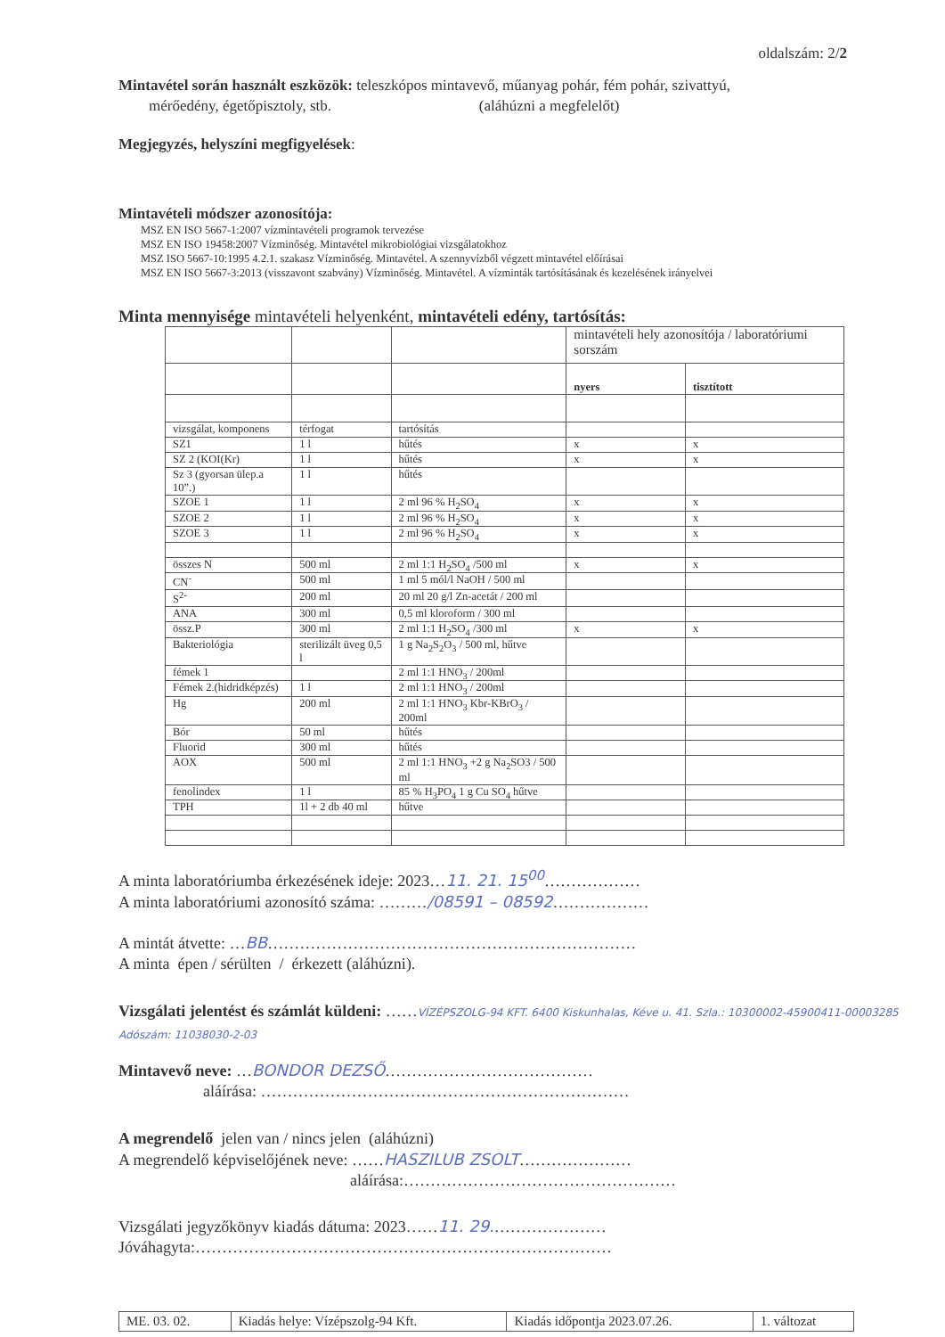oldalszám: 2/2
Mintavétel során használt eszközök: teleszkópos mintavevő, műanyag pohár, fém pohár, szivattyú,
mérőedény, égetőpisztoly, stb. (aláhúzni a megfelelőt)
Megjegyzés, helyszíni megfigyelések:
Mintavételi módszer azonosítója:
MSZ EN ISO 5667-1:2007 vízmintavételi programok tervezése
MSZ EN ISO 19458:2007 Vízminőség. Mintavétel mikrobiológiai vizsgálatokhoz
MSZ ISO 5667-10:1995 4.2.1. szakasz Vízminőség. Mintavétel. A szennyvízből végzett mintavétel előírásai
MSZ EN ISO 5667-3:2013 (visszavont szabvány) Vízminőség. Mintavétel. A vízminták tartósításának és kezelésének irányelvei
Minta mennyisége mintavételi helyenként, mintavételi edény, tartósítás:
| | | | mintavételi hely azonosítója / laboratóriumi sorszám | |
| | | | nyers | tisztított |
| vizsgálat, komponens | térfogat | tartósítás | | |
| SZ1 | 1 l | hűtés | x | x |
| SZ 2 (KOI(Kr) | 1 l | hűtés | x | x |
| Sz 3 (gyorsan ülep.a 10”.) | 1 l | hűtés | | |
| SZOE 1 | 1 l | 2 ml 96 % H<sub>2</sub>SO<sub>4</sub> | x | x |
| SZOE 2 | 1 l | 2 ml 96 % H<sub>2</sub>SO<sub>4</sub> | x | x |
| SZOE 3 | 1 l | 2 ml 96 % H<sub>2</sub>SO<sub>4</sub> | x | x |
| összes N | 500 ml | 2 ml 1:1 H<sub>2</sub>SO<sub>4</sub> /500 ml | x | x |
| CN<sup>-</sup> | 500 ml | 1 ml 5 mól/l NaOH / 500 ml | | |
| S<sup>2-</sup> | 200 ml | 20 ml 20 g/l Zn-acetát / 200 ml | | |
| ANA | 300 ml | 0,5 ml kloroform / 300 ml | | |
| össz.P | 300 ml | 2 ml 1:1 H<sub>2</sub>SO<sub>4</sub> /300 ml | x | x |
| Bakteriológia | sterilizált üveg 0,5 l | 1 g Na<sub>2</sub>S<sub>2</sub>O<sub>3</sub> / 500 ml, hűtve | | |
| fémek 1 | | 2 ml 1:1 HNO<sub>3</sub> / 200ml | | |
| Fémek 2.(hidridképzés) | 1 l | 2 ml 1:1 HNO<sub>3</sub> / 200ml | | |
| Hg | 200 ml | 2 ml 1:1 HNO<sub>3</sub> Kbr-KBrO<sub>3</sub> / 200ml | | |
| Bór | 50 ml | hűtés | | |
| Fluorid | 300 ml | hűtés | | |
| AOX | 500 ml | 2 ml 1:1 HNO<sub>3</sub> +2 g Na<sub>2</sub>SO3 / 500 ml | | |
| fenolindex | 1 l | 85 % H<sub>3</sub>PO<sub>4</sub> 1 g Cu SO<sub>4</sub> hűtve | | |
| TPH | 1l + 2 db 40 ml | hűtve | | |
A minta laboratóriumba érkezésének ideje: 2023…11. 21. 15<sup>00</sup>………………
A minta laboratóriumi azonosító száma: ………/08591 – 08592………………
A mintát átvette: …BB……………………………………………………………
A minta épen / sérülten / érkezett (aláhúzni).
Vizsgálati jelentést és számlát küldeni: ……VÍZÉPSZOLG-94 KFT. 6400 Kiskunhalas, Kéve u. 41. Szla.: 10300002-45900411-00003285 Adószám: 11038030-2-03
Mintavevő neve: …BONDOR DEZSŐ…………………………………
aláírása: ……………………………………………………………
A megrendelő jelen van / nincs jelen (aláhúzni)
A megrendelő képviselőjének neve: ……HASZILUB ZSOLT…………………
aláírása:……………………………………………
Vizsgálati jegyzőkönyv kiadás dátuma: 2023……11. 29.…………………
Jóváhagyta:……………………………………………………………………
| ME. 03. 02. | Kiadás helye: Vízépszolg-94 Kft. | Kiadás időpontja 2023.07.26. | 1. változat |